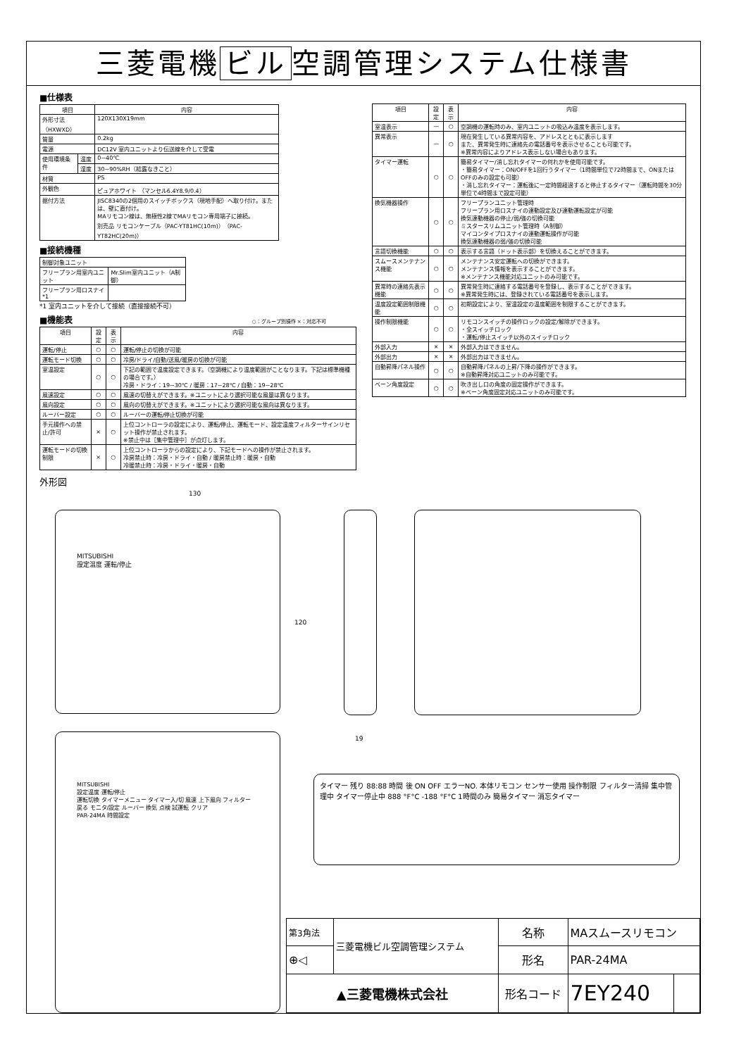三菱電機 ビル 空調管理システム仕様書
■仕様表
| 項目 | | 内容 |
| --- | --- | --- |
| 外形寸法（HXWXD） | | 120X130X19mm |
| 質量 | | 0.2kg |
| 電源 | | DC12V 室内ユニットより伝送線を介して受電 |
| 使用環境条件 | 温度 | 0~40℃ |
| | 湿度 | 30~90%RH（結露なきこと） |
| 材質 | | PS |
| 外観色 | | ピュアホワイト （マンセル6.4Y8.9/0.4） |
| 据付方法 | | JISC8340の2個用のスイッチボックス（現地手配）へ取り付け。または、壁に直付け。 MAリモコン線は、無極性2線でMAリモコン専用端子に接続。 別売品 リモコンケーブル（PAC-YT81HC(10m)）（PAC-YT82HC(20m)） |
■接続機種
| 制御対象ユニット | |
| フリープラン用室内ユニット | Mr.Slim室内ユニット（A制御） |
| フリープラン用ロスナイ *1 | |
*1 室内ユニットを介して接続（直接接続不可）
■機能表 ○：グループ別操作 ×：対応不可
| 項目 | 設定 | 表示 | 内容 |
| --- | --- | --- | --- |
| 運転/停止 | ○ | ○ | 運転/停止の切換が可能 |
| 運転モード切換 | ○ | ○ | 冷房/ドライ/自動/送風/暖房の切換が可能 |
| 室温設定 | ○ | ○ | 下記の範囲で温度設定できます。（空調機により温度範囲がことなります。下記は標準機種の場合です。） 冷房・ドライ：19~30℃ / 暖房：17~28℃ / 自動：19~28℃ |
| 風速設定 | ○ | ○ | 風速の切替えができます。※ユニットにより選択可能な風量は異なります。 |
| 風向設定 | ○ | ○ | 風向の切替えができます。※ユニットにより選択可能な風向は異なります。 |
| ルーバー設定 | ○ | ○ | ルーバーの運転/停止切換が可能 |
| 手元操作への禁止/許可 | × | ○ | 上位コントローラの設定により、運転/停止、運転モード、設定温度フィルターサインリセット操作が禁止されます。 ※禁止中は［集中管理中］が点灯します。 |
| 運転モードの切換制限 | × | ○ | 上位コントローラからの設定により、下記モードへの操作が禁止されます。 冷房禁止時：冷房・ドライ・自動 / 暖房禁止時：暖房・自動 冷暖禁止時：冷房・ドライ・暖房・自動 |
外形図
| 項目 | 設定 | 表示 | 内容 |
| --- | --- | --- | --- |
| 室温表示 | — | ○ | 空調機の運転時のみ、室内ユニットの吸込み温度を表示します。 |
| 異常表示 | — | ○ | 現在発生している異常内容を、アドレスとともに表示します また、異常発生時に連絡先の電話番号を表示させることも可能です。 ※異常内容によりアドレス表示しない場合もあります。 |
| タイマー運転 | ○ | ○ | 簡易タイマー/消し忘れタイマーの何れかを使用可能です。 ・簡易タイマー：ON/OFFを1回行うタイマー（1時間単位で72時間まで、ONまたはOFFのみの設定も可能） ・消し忘れタイマー：運転後に一定時間経過すると停止するタイマー（運転時間を30分単位で4時間まで設定可能） |
| 換気機器操作 | ○ | ○ | フリープランユニット管理時 フリープラン用ロスナイの連動設定及び連動運転設定が可能 換気連動機器の停止/弱/強の切換可能 ミスタースリムユニット管理時（A制御） マイコンタイプロスナイの連動運転操作が可能 換気連動機器の弱/強の切換可能 |
| 言語切換機能 | ○ | ○ | 表示する言語（ドット表示部）を切換えることができます。 |
| スムースメンテナンス機能 | ○ | ○ | メンテナンス安定運転への切換ができます。 メンテナンス情報を表示することができます。 ※メンテナンス機能対応ユニットのみ可能です。 |
| 異常時の連絡先表示機能 | ○ | ○ | 異常発生時に連絡する電話番号を登録し、表示することができます。 ※異常発生時には、登録されている電話番号を表示します。 |
| 温度設定範囲制限機能 | ○ | ○ | 初期設定により、室温設定の温度範囲を制限することができます。 |
| 操作制限機能 | ○ | ○ | リモコンスイッチの操作ロックの設定/解除ができます。 ・全スイッチロック ・運転/停止スイッチ以外のスイッチロック |
| 外部入力 | × | × | 外部入力はできません。 |
| 外部出力 | × | × | 外部出力はできません。 |
| 自動昇降パネル操作 | ○ | ○ | 自動昇降パネルの上昇/下降の操作ができます。 ※自動昇降対応ユニットのみ可能です。 |
| ベーン角度設定 | ○ | ○ | 吹き出し口の角度の固定操作ができます。 ※ベーン角度固定対応ユニットのみ可能です。 |
130
120
19
MITSUBISHI
設定温度 運転/停止
MITSUBISHI
設定温度 運転/停止
運転切換 タイマーメニュー タイマー入/切 風速 上下風向 フィルター
戻る モニタ/設定 ルーバー 換気 点検 試運転 クリア
PAR-24MA 時間設定
タイマー 残り 88:88 時間 後 ON OFF エラーNO. 本体リモコン センサー使用 操作制限 フィルター清掃 集中管理中 タイマー停止中 888 °F°C -188 °F°C 1時間のみ 簡易タイマー 消忘タイマー
| 第3角法 | 三菱電機ビル空調管理システム | 名称 | MAスムースリモコン | |
| ⊕◁ | | 形名 | PAR-24MA | |
| ▲三菱電機株式会社 | | 形名コード | 7EY240 | |